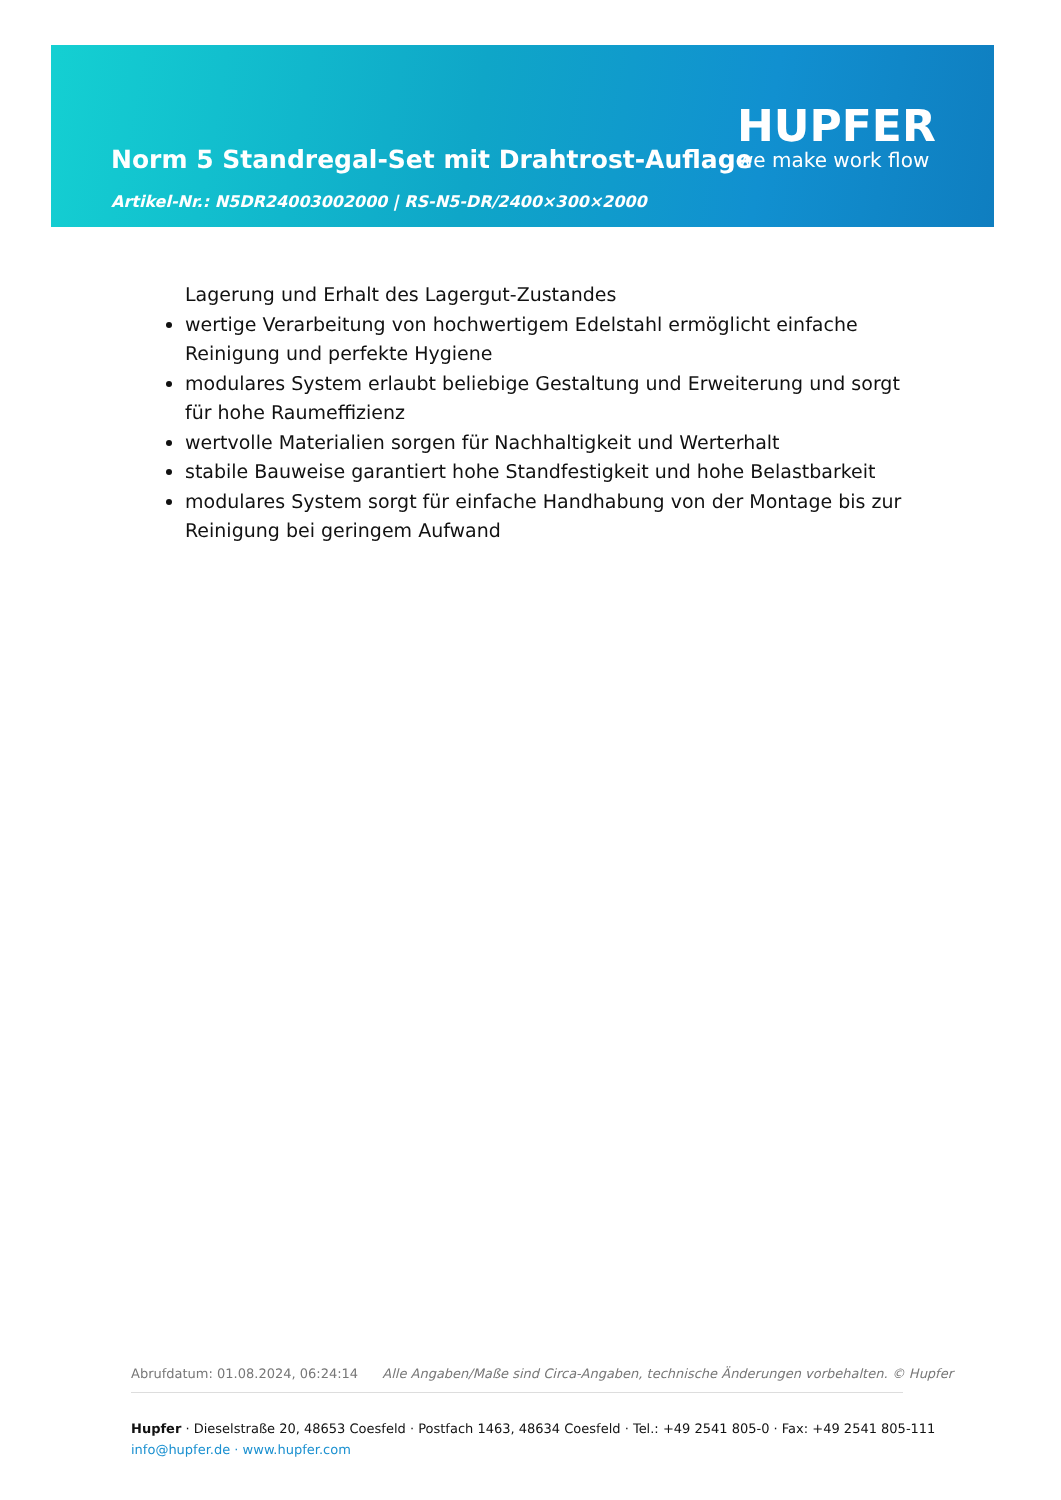Norm 5 Standregal-Set mit Drahtrost-Auflage
HUPFER
we make work flow
Artikel-Nr.: N5DR24003002000 | RS-N5-DR/2400×300×2000
Lagerung und Erhalt des Lagergut-Zustandes
wertige Verarbeitung von hochwertigem Edelstahl ermöglicht einfache Reinigung und perfekte Hygiene
modulares System erlaubt beliebige Gestaltung und Erweiterung und sorgt für hohe Raumeffizienz
wertvolle Materialien sorgen für Nachhaltigkeit und Werterhalt
stabile Bauweise garantiert hohe Standfestigkeit und hohe Belastbarkeit
modulares System sorgt für einfache Handhabung von der Montage bis zur Reinigung bei geringem Aufwand
Abrufdatum: 01.08.2024, 06:24:14 Alle Angaben/Maße sind Circa-Angaben, technische Änderungen vorbehalten. © Hupfer
Hupfer · Dieselstraße 20, 48653 Coesfeld · Postfach 1463, 48634 Coesfeld · Tel.: +49 2541 805-0 · Fax: +49 2541 805-111
info@hupfer.de · www.hupfer.com